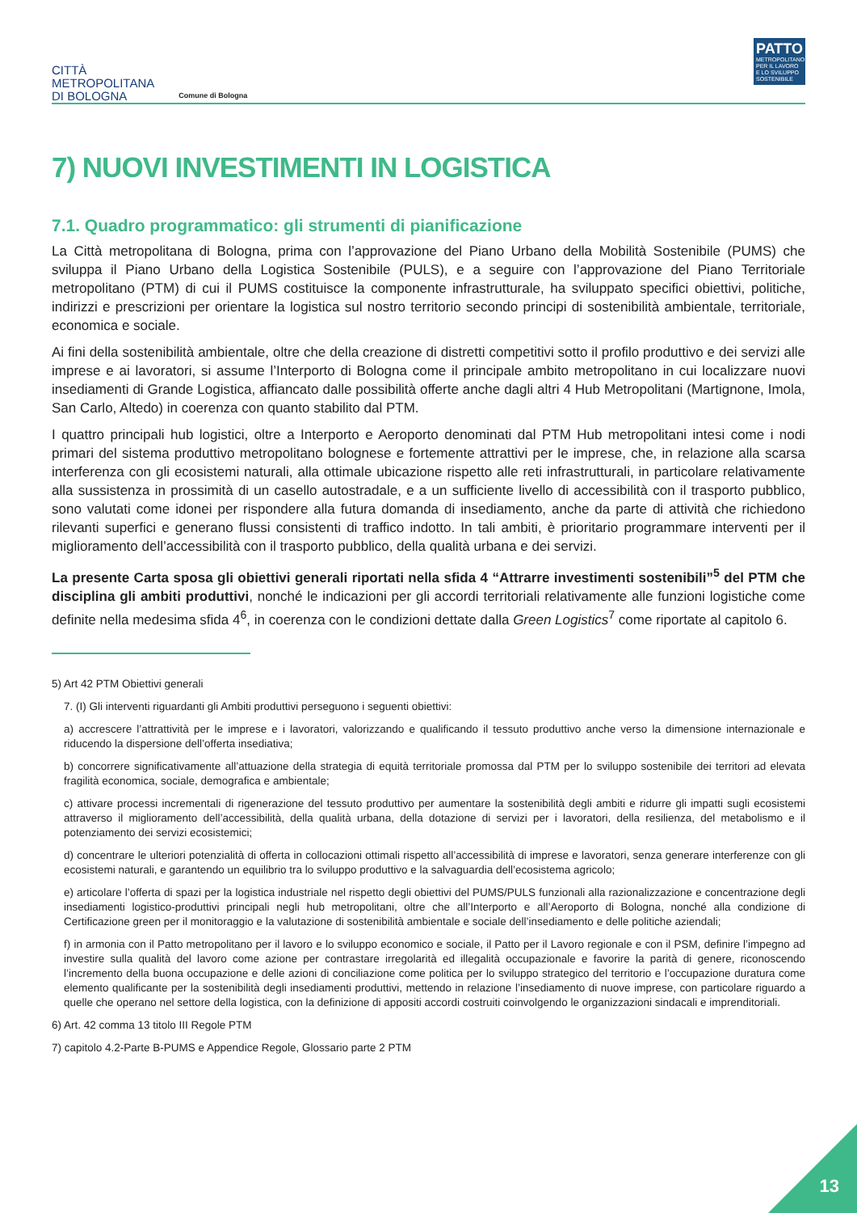CITTÀ
METROPOLITANA
DI BOLOGNA
Comune di Bologna
PATTO
METROPOLITANO PER IL LAVORO E LO SVILUPPO SOSTENIBILE
7) NUOVI INVESTIMENTI IN LOGISTICA
7.1. Quadro programmatico: gli strumenti di pianificazione
La Città metropolitana di Bologna, prima con l’approvazione del Piano Urbano della Mobilità Sostenibile (PUMS) che sviluppa il Piano Urbano della Logistica Sostenibile (PULS), e a seguire con l’approvazione del Piano Territoriale metropolitano (PTM) di cui il PUMS costituisce la componente infrastrutturale, ha sviluppato specifici obiettivi, politiche, indirizzi e prescrizioni per orientare la logistica sul nostro territorio secondo principi di sostenibilità ambientale, territoriale, economica e sociale.
Ai fini della sostenibilità ambientale, oltre che della creazione di distretti competitivi sotto il profilo produttivo e dei servizi alle imprese e ai lavoratori, si assume l’Interporto di Bologna come il principale ambito metropolitano in cui localizzare nuovi insediamenti di Grande Logistica, affiancato dalle possibilità offerte anche dagli altri 4 Hub Metropolitani (Martignone, Imola, San Carlo, Altedo) in coerenza con quanto stabilito dal PTM.
I quattro principali hub logistici, oltre a Interporto e Aeroporto denominati dal PTM Hub metropolitani intesi come i nodi primari del sistema produttivo metropolitano bolognese e fortemente attrattivi per le imprese, che, in relazione alla scarsa interferenza con gli ecosistemi naturali, alla ottimale ubicazione rispetto alle reti infrastrutturali, in particolare relativamente alla sussistenza in prossimità di un casello autostradale, e a un sufficiente livello di accessibilità con il trasporto pubblico, sono valutati come idonei per rispondere alla futura domanda di insediamento, anche da parte di attività che richiedono rilevanti superfici e generano flussi consistenti di traffico indotto. In tali ambiti, è prioritario programmare interventi per il miglioramento dell’accessibilità con il trasporto pubblico, della qualità urbana e dei servizi.
La presente Carta sposa gli obiettivi generali riportati nella sfida 4 “Attrarre investimenti sostenibili”<sup>5</sup> del PTM che disciplina gli ambiti produttivi, nonché le indicazioni per gli accordi territoriali relativamente alle funzioni logistiche come definite nella medesima sfida 4<sup>6</sup>, in coerenza con le condizioni dettate dalla Green Logistics<sup>7</sup> come riportate al capitolo 6.
5) Art 42 PTM Obiettivi generali
7. (I) Gli interventi riguardanti gli Ambiti produttivi perseguono i seguenti obiettivi:
a) accrescere l’attrattività per le imprese e i lavoratori, valorizzando e qualificando il tessuto produttivo anche verso la dimensione internazionale e riducendo la dispersione dell’offerta insediativa;
b) concorrere significativamente all’attuazione della strategia di equità territoriale promossa dal PTM per lo sviluppo sostenibile dei territori ad elevata fragilità economica, sociale, demografica e ambientale;
c) attivare processi incrementali di rigenerazione del tessuto produttivo per aumentare la sostenibilità degli ambiti e ridurre gli impatti sugli ecosistemi attraverso il miglioramento dell’accessibilità, della qualità urbana, della dotazione di servizi per i lavoratori, della resilienza, del metabolismo e il potenziamento dei servizi ecosistemici;
d) concentrare le ulteriori potenzialità di offerta in collocazioni ottimali rispetto all’accessibilità di imprese e lavoratori, senza generare interferenze con gli ecosistemi naturali, e garantendo un equilibrio tra lo sviluppo produttivo e la salvaguardia dell’ecosistema agricolo;
e) articolare l’offerta di spazi per la logistica industriale nel rispetto degli obiettivi del PUMS/PULS funzionali alla razionalizzazione e concentrazione degli insediamenti logistico-produttivi principali negli hub metropolitani, oltre che all’Interporto e all’Aeroporto di Bologna, nonché alla condizione di Certificazione green per il monitoraggio e la valutazione di sostenibilità ambientale e sociale dell’insediamento e delle politiche aziendali;
f) in armonia con il Patto metropolitano per il lavoro e lo sviluppo economico e sociale, il Patto per il Lavoro regionale e con il PSM, definire l’impegno ad investire sulla qualità del lavoro come azione per contrastare irregolarità ed illegalità occupazionale e favorire la parità di genere, riconoscendo l’incremento della buona occupazione e delle azioni di conciliazione come politica per lo sviluppo strategico del territorio e l’occupazione duratura come elemento qualificante per la sostenibilità degli insediamenti produttivi, mettendo in relazione l’insediamento di nuove imprese, con particolare riguardo a quelle che operano nel settore della logistica, con la definizione di appositi accordi costruiti coinvolgendo le organizzazioni sindacali e imprenditoriali.
6) Art. 42 comma 13 titolo III Regole PTM
7) capitolo 4.2-Parte B-PUMS e Appendice Regole, Glossario parte 2 PTM
13